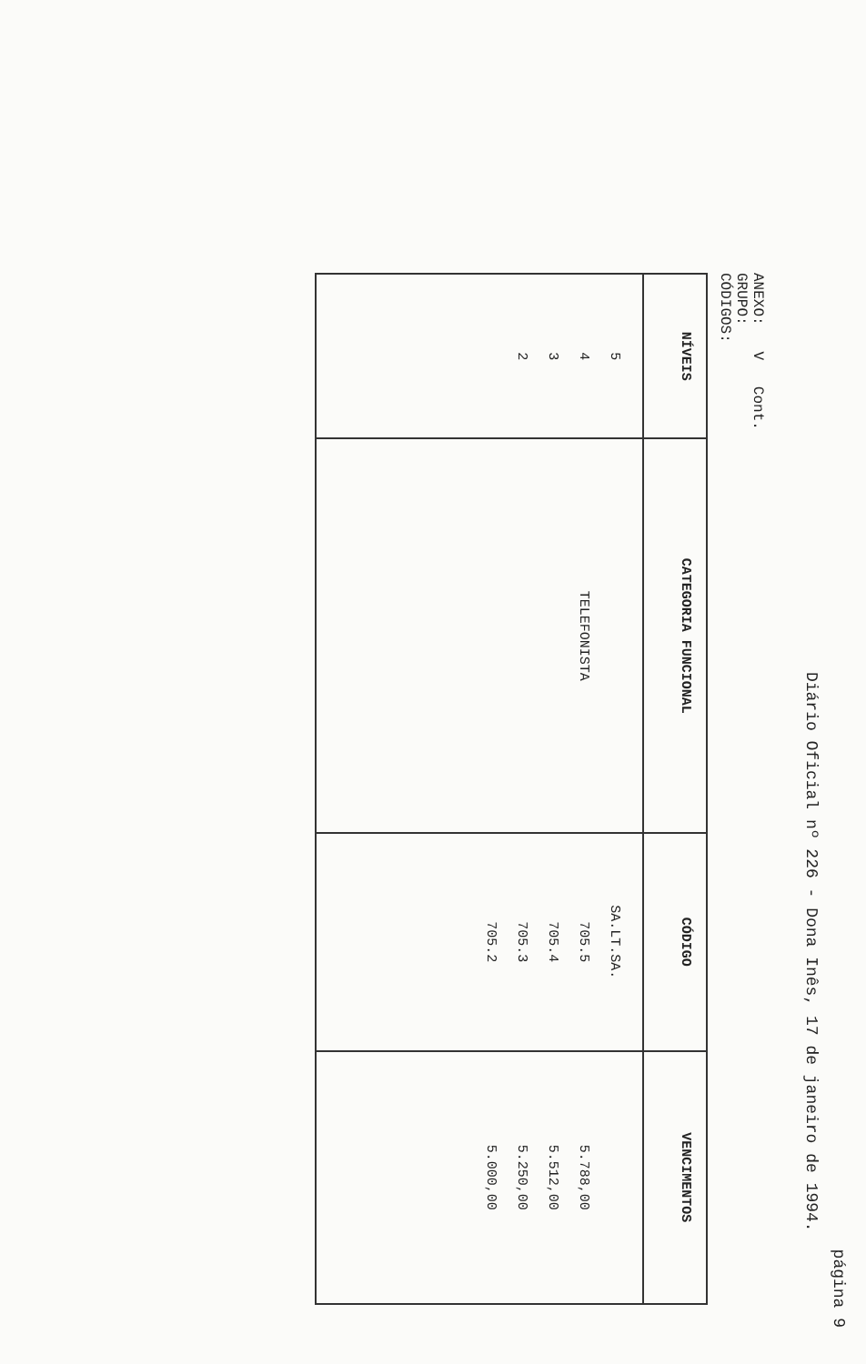Diário Oficial nº 226 - Dona Inês, 17 de janeiro de 1994. página 9
ANEXO: V Cont.
GRUPO:
CÓDIGOS:
| NÍVEIS | CATEGORIA FUNCIONAL | CÓDIGO | VENCIMENTOS |
| --- | --- | --- | --- |
| 5 4 3 2 | TELEFONISTA | SA.LT.SA. 705.5 705.4 705.3 705.2 | 5.788,00 5.512,00 5.250,00 5.000,00 |